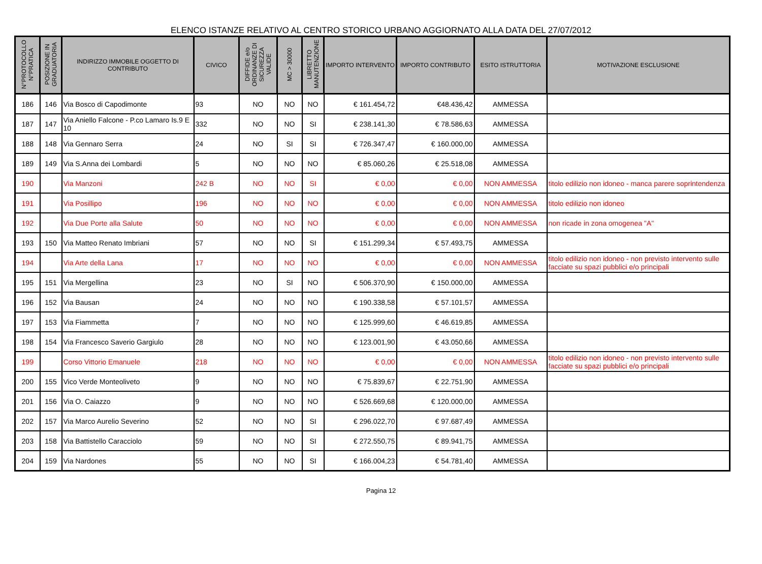ELENCO ISTANZE RELATIVO AL CENTRO STORICO URBANO AGGIORNATO ALLA DATA DEL 27/07/2012
| N°PROTOCOLLO N°PRATICA | POSIZIONE IN GRADUATORIA | INDIRIZZO IMMOBILE OGGETTO DI CONTRIBUTO | CIVICO | DIFFIDE e/o ORDINANZE DI SICUREZZA VALIDE | MC > 30000 | LIBRETTO MANUTENZIONE | IMPORTO INTERVENTO | IMPORTO CONTRIBUTO | ESITO ISTRUTTORIA | MOTIVAZIONE ESCLUSIONE |
| --- | --- | --- | --- | --- | --- | --- | --- | --- | --- | --- |
| 186 | 146 | Via Bosco di Capodimonte | 93 | NO | NO | NO | € 161.454,72 | €48.436,42 | AMMESSA | |
| 187 | 147 | Via Aniello Falcone - P.co Lamaro Is.9 E 10 | 332 | NO | NO | SI | € 238.141,30 | € 78.586,63 | AMMESSA | |
| 188 | 148 | Via Gennaro Serra | 24 | NO | SI | SI | € 726.347,47 | € 160.000,00 | AMMESSA | |
| 189 | 149 | Via S.Anna dei Lombardi | 5 | NO | NO | NO | € 85.060,26 | € 25.518,08 | AMMESSA | |
| 190 | | Via Manzoni | 242 B | NO | NO | SI | € 0,00 | € 0,00 | NON AMMESSA | titolo edilizio non idoneo - manca parere soprintendenza |
| 191 | | Via Posillipo | 196 | NO | NO | NO | € 0,00 | € 0,00 | NON AMMESSA | titolo edilizio non idoneo |
| 192 | | Via Due Porte alla Salute | 50 | NO | NO | NO | € 0,00 | € 0,00 | NON AMMESSA | non ricade in zona omogenea "A" |
| 193 | 150 | Via Matteo Renato Imbriani | 57 | NO | NO | SI | € 151.299,34 | € 57.493,75 | AMMESSA | |
| 194 | | Via Arte della Lana | 17 | NO | NO | NO | € 0,00 | € 0,00 | NON AMMESSA | titolo edilizio non idoneo - non previsto intervento sulle facciate su spazi pubblici e/o principali |
| 195 | 151 | Via Mergellina | 23 | NO | SI | NO | € 506.370,90 | € 150.000,00 | AMMESSA | |
| 196 | 152 | Via Bausan | 24 | NO | NO | NO | € 190.338,58 | € 57.101,57 | AMMESSA | |
| 197 | 153 | Via Fiammetta | 7 | NO | NO | NO | € 125.999,60 | € 46.619,85 | AMMESSA | |
| 198 | 154 | Via Francesco Saverio Gargiulo | 28 | NO | NO | NO | € 123.001,90 | € 43.050,66 | AMMESSA | |
| 199 | | Corso Vittorio Emanuele | 218 | NO | NO | NO | € 0,00 | € 0,00 | NON AMMESSA | titolo edilizio non idoneo - non previsto intervento sulle facciate su spazi pubblici e/o principali |
| 200 | 155 | Vico Verde Monteoliveto | 9 | NO | NO | NO | € 75.839,67 | € 22.751,90 | AMMESSA | |
| 201 | 156 | Via O. Caiazzo | 9 | NO | NO | NO | € 526.669,68 | € 120.000,00 | AMMESSA | |
| 202 | 157 | Via Marco Aurelio Severino | 52 | NO | NO | SI | € 296.022,70 | € 97.687,49 | AMMESSA | |
| 203 | 158 | Via Battistello Caracciolo | 59 | NO | NO | SI | € 272.550,75 | € 89.941,75 | AMMESSA | |
| 204 | 159 | Via Nardones | 55 | NO | NO | SI | € 166.004,23 | € 54.781,40 | AMMESSA | |
Pagina 12